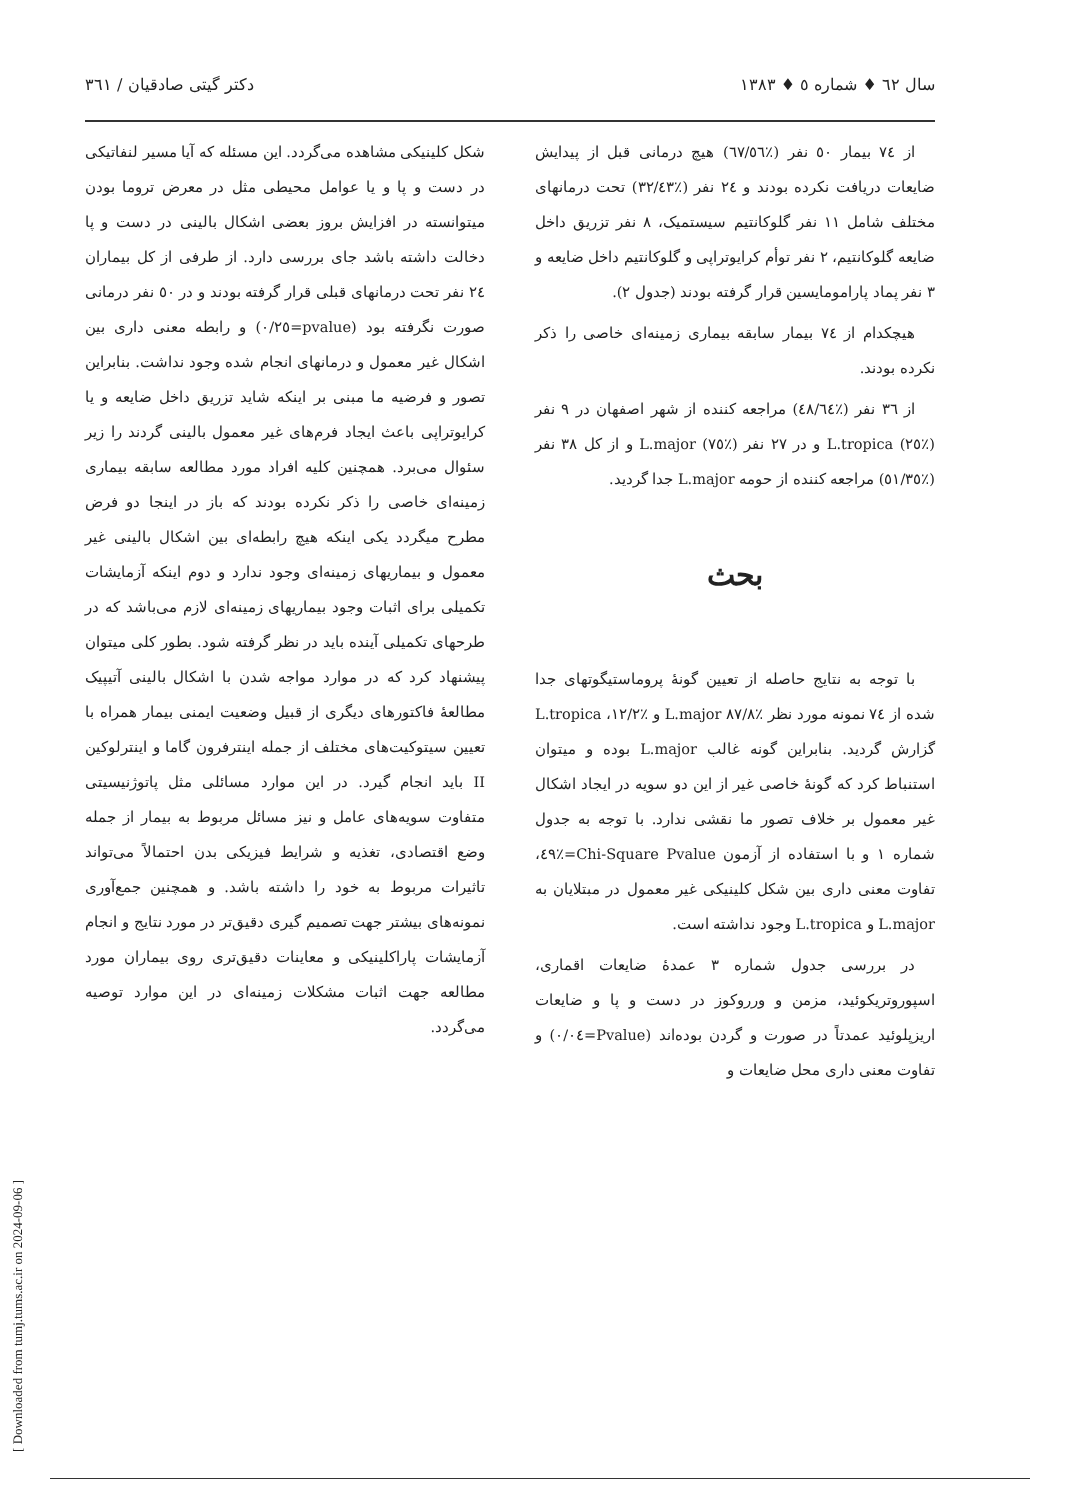سال ٦٢ ♦ شماره ٥ ♦ ١٣٨٣ دکتر گیتی صادقیان / ٣٦١
از ٧٤ بیمار ٥٠ نفر (٪٦٧/٥٦) هیچ درمانی قبل از پیدایش ضایعات دریافت نکرده بودند و ٢٤ نفر (٪٣٢/٤٣) تحت درمانهای مختلف شامل ١١ نفر گلوکانتیم سیستمیک، ٨ نفر تزریق داخل ضایعه گلوکانتیم، ٢ نفر توأم کرایوتراپی و گلوکانتیم داخل ضایعه و ٣ نفر پماد پارامومایسین قرار گرفته بودند (جدول ٢).
هیچکدام از ٧٤ بیمار سابقه بیماری زمینه‌ای خاصی را ذکر نکرده بودند.
از ٣٦ نفر (٪٤٨/٦٤) مراجعه کننده از شهر اصفهان در ٩ نفر (٪٢٥) L.tropica و در ٢٧ نفر (٪٧٥) L.major و از کل ٣٨ نفر (٪٥١/٣٥) مراجعه کننده از حومه L.major جدا گردید.
بحث
با توجه به نتایج حاصله از تعیین گونهٔ پروماستیگوتهای جدا شده از ٧٤ نمونه مورد نظر ٪٨٧/٨ L.major و ٪١٢/٢، L.tropica گزارش گردید. بنابراین گونه غالب L.major بوده و میتوان استنباط کرد که گونهٔ خاصی غیر از این دو سویه در ایجاد اشکال غیر معمول بر خلاف تصور ما نقشی ندارد. با توجه به جدول شماره ١ و با استفاده از آزمون Chi-Square Pvalue=٪٤٩، تفاوت معنی داری بین شکل کلینیکی غیر معمول در مبتلایان به L.major و L.tropica وجود نداشته است.
در بررسی جدول شماره ٣ عمدهٔ ضایعات اقماری، اسپوروتریکوئید، مزمن و ورروکوز در دست و پا و ضایعات اریزپلوئید عمدتاً در صورت و گردن بوده‌اند (Pvalue=٠/٠٤) و تفاوت معنی داری محل ضایعات و
شکل کلینیکی مشاهده می‌گردد. این مسئله که آیا مسیر لنفاتیکی در دست و پا و یا عوامل محیطی مثل در معرض تروما بودن میتوانسته در افزایش بروز بعضی اشکال بالینی در دست و پا دخالت داشته باشد جای بررسی دارد. از طرفی از کل بیماران ٢٤ نفر تحت درمانهای قبلی قرار گرفته بودند و در ٥٠ نفر درمانی صورت نگرفته بود (pvalue=٠/٢٥) و رابطه معنی داری بین اشکال غیر معمول و درمانهای انجام شده وجود نداشت. بنابراین تصور و فرضیه ما مبنی بر اینکه شاید تزریق داخل ضایعه و یا کرایوتراپی باعث ایجاد فرم‌های غیر معمول بالینی گردند را زیر سئوال می‌برد. همچنین کلیه افراد مورد مطالعه سابقه بیماری زمینه‌ای خاصی را ذکر نکرده بودند که باز در اینجا دو فرض مطرح میگردد یکی اینکه هیچ رابطه‌ای بین اشکال بالینی غیر معمول و بیماریهای زمینه‌ای وجود ندارد و دوم اینکه آزمایشات تکمیلی برای اثبات وجود بیماریهای زمینه‌ای لازم می‌باشد که در طرحهای تکمیلی آینده باید در نظر گرفته شود. بطور کلی میتوان پیشنهاد کرد که در موارد مواجه شدن با اشکال بالینی آتیپیک مطالعهٔ فاکتورهای دیگری از قبیل وضعیت ایمنی بیمار همراه با تعیین سیتوکیت‌های مختلف از جمله اینترفرون گاما و اینترلوکین II باید انجام گیرد. در این موارد مسائلی مثل پاتوژنیسیتی متفاوت سویه‌های عامل و نیز مسائل مربوط به بیمار از جمله وضع اقتصادی، تغذیه و شرایط فیزیکی بدن احتمالاً می‌تواند تاثیرات مربوط به خود را داشته باشد. و همچنین جمع‌آوری نمونه‌های بیشتر جهت تصمیم گیری دقیق‌تر در مورد نتایج و انجام آزمایشات پاراکلینیکی و معاینات دقیق‌تری روی بیماران مورد مطالعه جهت اثبات مشکلات زمینه‌ای در این موارد توصیه می‌گردد.
[ Downloaded from tumj.tums.ac.ir on 2024-09-06 ]